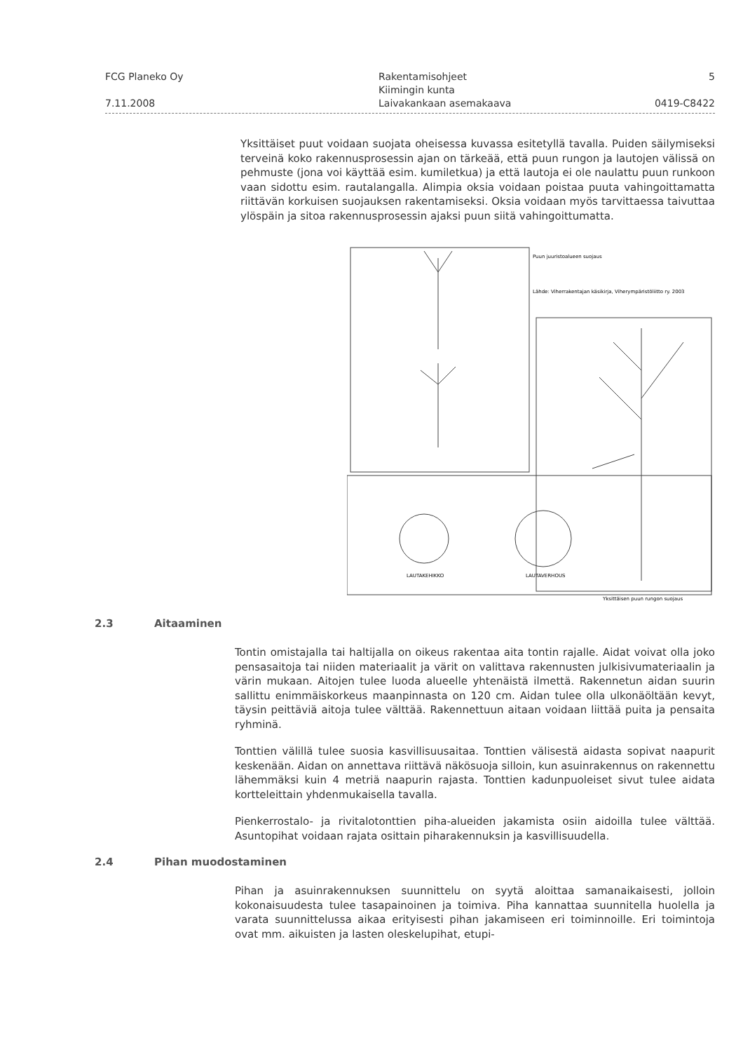FCG Planeko Oy
7.11.2008
Rakentamisohjeet
Kiimingin kunta
Laivakankaan asemakaava
5
0419-C8422
Yksittäiset puut voidaan suojata oheisessa kuvassa esitetyllä tavalla. Puiden säilymiseksi terveinä koko rakennusprosessin ajan on tärkeää, että puun rungon ja lautojen välissä on pehmuste (jona voi käyttää esim. kumiletkua) ja että lautoja ei ole naulattu puun runkoon vaan sidottu esim. rautalangalla. Alimpia oksia voidaan poistaa puuta vahingoittamatta riittävän korkuisen suojauksen rakentamiseksi. Oksia voidaan myös tarvittaessa taivuttaa ylöspäin ja sitoa rakennusprosessin ajaksi puun siitä vahingoittumatta.
Puun juuristoalueen suojaus
Lähde: Viherrakentajan käsikirja, Viherympäristöliitto ry. 2003
LAUTAKEHIKKO
LAUTAVERHOUS
Yksittäisen puun rungon suojaus
2.3 Aitaaminen
Tontin omistajalla tai haltijalla on oikeus rakentaa aita tontin rajalle. Aidat voivat olla joko pensasaitoja tai niiden materiaalit ja värit on valittava rakennusten julkisivumateriaalin ja värin mukaan. Aitojen tulee luoda alueelle yhtenäistä ilmettä. Rakennetun aidan suurin sallittu enimmäiskorkeus maanpinnasta on 120 cm. Aidan tulee olla ulkonäöltään kevyt, täysin peittäviä aitoja tulee välttää. Rakennettuun aitaan voidaan liittää puita ja pensaita ryhminä.
Tonttien välillä tulee suosia kasvillisuusaitaa. Tonttien välisestä aidasta sopivat naapurit keskenään. Aidan on annettava riittävä näkösuoja silloin, kun asuinrakennus on rakennettu lähemmäksi kuin 4 metriä naapurin rajasta. Tonttien kadunpuoleiset sivut tulee aidata kortteleittain yhdenmukaisella tavalla.
Pienkerrostalo- ja rivitalotonttien piha-alueiden jakamista osiin aidoilla tulee välttää. Asuntopihat voidaan rajata osittain piharakennuksin ja kasvillisuudella.
2.4 Pihan muodostaminen
Pihan ja asuinrakennuksen suunnittelu on syytä aloittaa samanaikaisesti, jolloin kokonaisuudesta tulee tasapainoinen ja toimiva. Piha kannattaa suunnitella huolella ja varata suunnittelussa aikaa erityisesti pihan jakamiseen eri toiminnoille. Eri toimintoja ovat mm. aikuisten ja lasten oleskelupihat, etupi-